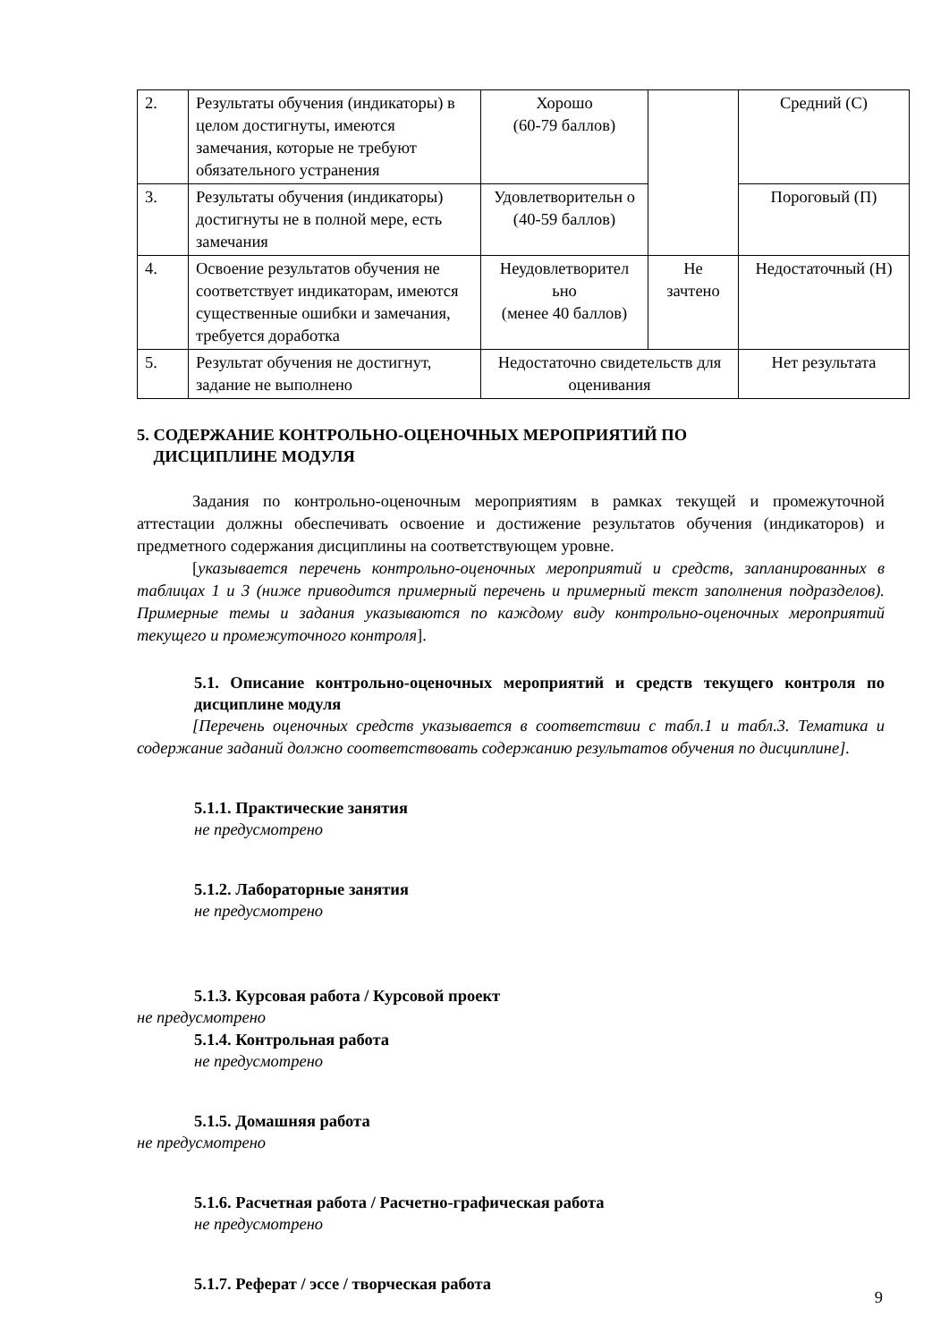| 2. | Результаты обучения (индикаторы) в целом достигнуты, имеются замечания, которые не требуют обязательного устранения | Хорошо (60-79 баллов) | | Средний (С) |
| 3. | Результаты обучения (индикаторы) достигнуты не в полной мере, есть замечания | Удовлетворительн о (40-59 баллов) | | Пороговый (П) |
| 4. | Освоение результатов обучения не соответствует индикаторам, имеются существенные ошибки и замечания, требуется доработка | Неудовлетворител ьно (менее 40 баллов) | Не зачтено | Недостаточный (Н) |
| 5. | Результат обучения не достигнут, задание не выполнено | Недостаточно свидетельств для оценивания | | Нет результата |
5. СОДЕРЖАНИЕ КОНТРОЛЬНО-ОЦЕНОЧНЫХ МЕРОПРИЯТИЙ ПО
ДИСЦИПЛИНЕ МОДУЛЯ
Задания по контрольно-оценочным мероприятиям в рамках текущей и промежуточной аттестации должны обеспечивать освоение и достижение результатов обучения (индикаторов) и предметного содержания дисциплины на соответствующем уровне.
[указывается перечень контрольно-оценочных мероприятий и средств, запланированных в таблицах 1 и 3 (ниже приводится примерный перечень и примерный текст заполнения подразделов). Примерные темы и задания указываются по каждому виду контрольно-оценочных мероприятий текущего и промежуточного контроля].
5.1. Описание контрольно-оценочных мероприятий и средств текущего контроля по дисциплине модуля
[Перечень оценочных средств указывается в соответствии с табл.1 и табл.3. Тематика и содержание заданий должно соответствовать содержанию результатов обучения по дисциплине].
5.1.1. Практические занятия
не предусмотрено
5.1.2. Лабораторные занятия
не предусмотрено
5.1.3. Курсовая работа / Курсовой проект
не предусмотрено
5.1.4. Контрольная работа
не предусмотрено
5.1.5. Домашняя работа
не предусмотрено
5.1.6. Расчетная работа / Расчетно-графическая работа
не предусмотрено
5.1.7. Реферат / эссе / творческая работа
9